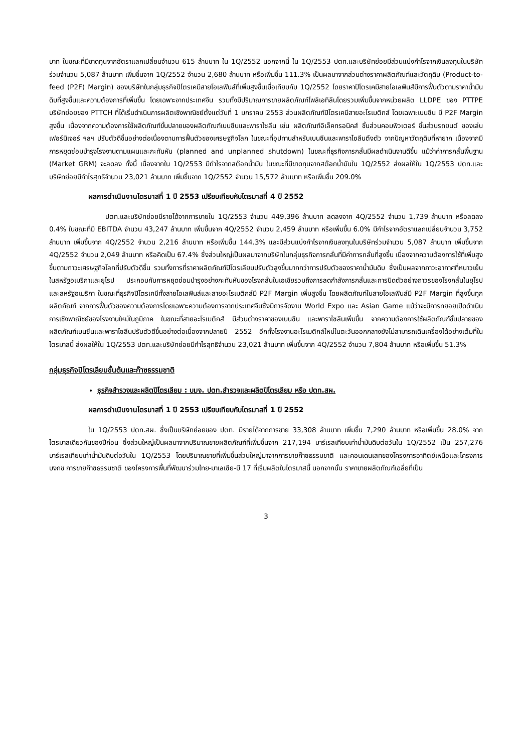บาท ในขณะที่มีขาดทุนจากอัตราแลกเปลี่ยนจำนวน 615 ล้านบาท ใน 1Q/2552 นอกจากนี้ ใน 1Q/2553 ปตท.และบริษัทย่อยมีส่วนแบ่งกำไรจากเงินลงทุนในบริษัทร่วมจำนวน 5,087 ล้านบาท เพิ่มขึ้นจาก 1Q/2552 จำนวน 2,680 ล้านบาท หรือเพิ่มขึ้น 111.3% เป็นผลมาจากส่วนต่างราคาผลิตภัณฑ์และวัตถุดิบ (Product-to-feed (P2F) Margin) ของบริษัทในกลุ่มธุรกิจปิโตรเคมีสายโอเลฟินส์ที่เพิ่มสูงขึ้นเมื่อเทียบกับ 1Q/2552 โดยราคาปิโตรเคมีสายโอเลฟินส์มีการฟื้นตัวตามราคาน้ำมันดิบที่สูงขึ้นและความต้องการที่เพิ่มขึ้น โดยเฉพาะจากประเทศจีน รวมทั้งมีปริมาณการขายผลิตภัณฑ์โพลิเอทิลีนโดยรวมเพิ่มขึ้นจากหน่วยผลิต LLDPE ของ PTTPE บริษัทย่อยของ PTTCH ที่ได้เริ่มดำเนินการผลิตเชิงพาณิชย์ตั้งแต่วันที่ 1 มกราคม 2553 ส่วนผลิตภัณฑ์ปิโตรเคมีสายอะโรเมติกส์ โดยเฉพาะเบนซีน มี P2F Margin สูงขึ้น เนื่องจากความต้องการใช้ผลิตภัณฑ์ขั้นปลายของผลิตภัณฑ์เบนซีนและพาราไซลีน เช่น ผลิตภัณฑ์อิเล็คทรอนิคส์ ชิ้นส่วนคอมพิวเตอร์ ชิ้นส่วนรถยนต์ ของเล่น เฟอร์นิเจอร์ ฯลฯ ปรับตัวดีขึ้นอย่างต่อเนื่องตามการฟื้นตัวของเศรษฐกิจโลก ในขณะที่อุปทานสำหรับเบนซีนและพาราไซลีนตึงตัว จากปัญหาวัตถุดิบที่หายาก เนื่องจากมีการหยุดซ่อมบำรุงโรงงานตามแผนและกะทันหัน (planned and unplanned shutdown) ในขณะที่ธุรกิจการกลั่นมีผลดำเนินงานดีขึ้น แม้ว่าค่าการกลั่นพื้นฐาน (Market GRM) จะลดลง ทั้งนี้ เนื่องจากใน 1Q/2553 มีกำไรจากสต๊อกน้ำมัน ในขณะที่มีขาดทุนจากสต๊อกน้ำมันใน 1Q/2552 ส่งผลให้ใน 1Q/2553 ปตท.และบริษัทย่อยมีกำไรสุทธิจำนวน 23,021 ล้านบาท เพิ่มขึ้นจาก 1Q/2552 จำนวน 15,572 ล้านบาท หรือเพิ่มขึ้น 209.0%
ผลการดำเนินงานไตรมาสที่ 1 ปี 2553 เปรียบเทียบกับไตรมาสที่ 4 ปี 2552
ปตท.และบริษัทย่อยมีรายได้จากการขายใน 1Q/2553 จำนวน 449,396 ล้านบาท ลดลงจาก 4Q/2552 จำนวน 1,739 ล้านบาท หรือลดลง 0.4% ในขณะที่มี EBITDA จำนวน 43,247 ล้านบาท เพิ่มขึ้นจาก 4Q/2552 จำนวน 2,459 ล้านบาท หรือเพิ่มขึ้น 6.0% มีกำไรจากอัตราแลกเปลี่ยนจำนวน 3,752 ล้านบาท เพิ่มขึ้นจาก 4Q/2552 จำนวน 2,216 ล้านบาท หรือเพิ่มขึ้น 144.3% และมีส่วนแบ่งกำไรจากเงินลงทุนในบริษัทร่วมจำนวน 5,087 ล้านบาท เพิ่มขึ้นจาก 4Q/2552 จำนวน 2,049 ล้านบาท หรือคิดเป็น 67.4% ซึ่งส่วนใหญ่เป็นผลมาจากบริษัทในกลุ่มธุรกิจการกลั่นที่มีค่าการกลั่นที่สูงขึ้น เนื่องจากความต้องการใช้ที่เพิ่มสูงขึ้นตามภาวะเศรษฐกิจโลกที่ปรับตัวดีขึ้น รวมทั้งการที่ราคาผลิตภัณฑ์ปิโตรเลียมปรับตัวสูงขึ้นมากกว่าการปรับตัวของราคาน้ำมันดิบ ซึ่งเป็นผลจากภาวะอากาศที่หนาวเย็นในสหรัฐอเมริกาและยุโรป ประกอบกับการหยุดซ่อมบำรุงอย่างกะทันหันของโรงกลั่นในเอเชียรวมถึงการลดกำลังการกลั่นและการปิดตัวอย่างถาวรของโรงกลั่นในยุโรปและสหรัฐอเมริกา ในขณะที่ธุรกิจปิโตรเคมีทั้งสายโอเลฟินส์และสายอะโรเมติกส์มี P2F Margin เพิ่มสูงขึ้น โดยผลิตภัณฑ์ในสายโอเลฟินส์มี P2F Margin ที่สูงขึ้นทุกผลิตภัณฑ์ จากการฟื้นตัวของความต้องการโดยเฉพาะความต้องการจากประเทศจีนซึ่งมีการจัดงาน World Expo และ Asian Game แม้ว่าจะมีการทยอยเปิดดำเนินการเชิงพาณิชย์ของโรงงานใหม่ในภูมิภาค ในขณะที่สายอะโรเมติกส์ มีส่วนต่างราคาของเบนซีน และพาราไซลีนเพิ่มขึ้น จากความต้องการใช้ผลิตภัณฑ์ขั้นปลายของผลิตภัณฑ์เบนซีนและพาราไซลีนปรับตัวดีขึ้นอย่างต่อเนื่องจากปลายปี 2552 อีกทั้งโรงงานอะโรเมติกส์ใหม่ในตะวันออกกลางยังไม่สามารถเดินเครื่องได้อย่างเต็มที่ในไตรมาสนี้ ส่งผลให้ใน 1Q/2553 ปตท.และบริษัทย่อยมีกำไรสุทธิจำนวน 23,021 ล้านบาท เพิ่มขึ้นจาก 4Q/2552 จำนวน 7,804 ล้านบาท หรือเพิ่มขึ้น 51.3%
กลุ่มธุรกิจปิโตรเลียมขั้นต้นและก๊าซธรรมชาติ
ธุรกิจสำรวจและผลิตปิโตรเลียม : บมจ. ปตท.สำรวจและผลิตปิโตรเลียม หรือ ปตท.สผ.
ผลการดำเนินงานไตรมาสที่ 1 ปี 2553 เปรียบเทียบกับไตรมาสที่ 1 ปี 2552
ใน 1Q/2553 ปตท.สผ. ซึ่งเป็นบริษัทย่อยของ ปตท. มีรายได้จากการขาย 33,308 ล้านบาท เพิ่มขึ้น 7,290 ล้านบาท หรือเพิ่มขึ้น 28.0% จากไตรมาสเดียวกันของปีก่อน ซึ่งส่วนใหญ่เป็นผลมาจากปริมาณขายผลิตภัณฑ์ที่เพิ่มขึ้นจาก 217,194 บาร์เรลเทียบเท่าน้ำมันดิบต่อวันใน 1Q/2552 เป็น 257,276 บาร์เรลเทียบเท่าน้ำมันดิบต่อวันใน 1Q/2553 โดยปริมาณขายที่เพิ่มขึ้นส่วนใหญ่มาจากการขายก๊าซธรรมชาติ และคอนเดนเสทของโครงการอาทิตย์เหนือและโครงการบงกช การขายก๊าซธรรมชาติ ของโครงการพื้นที่พัฒนาร่วมไทย-มาเลเซีย-บี 17 ที่เริ่มผลิตในไตรมาสนี้ นอกจากนั้น ราคาขายผลิตภัณฑ์เฉลี่ยที่เป็น
3